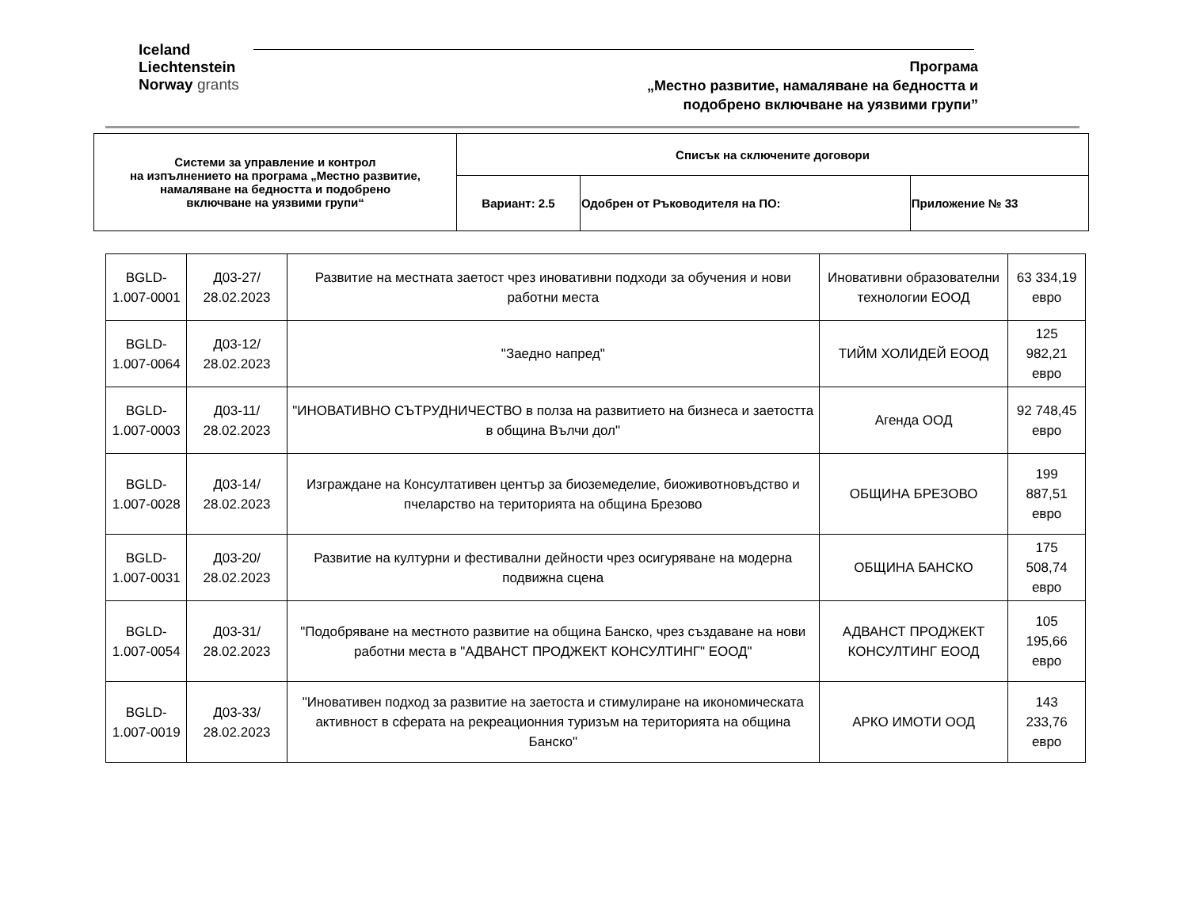Iceland
Liechtenstein
Norway grants
Програма
„Местно развитие, намаляване на бедността и
подобрено включване на уязвими групи”
| Системи за управление и контрол на изпълнението на програма „Местно развитие, намаляване на бедността и подобрено включване на уязвими групи“ | Списък на сключените договори | | |
| | Вариант: 2.5 | Одобрен от Ръководителя на ПО: | Приложение № 33 |
| BGLD-1.007-0001 | Д03-27/ 28.02.2023 | Развитие на местната заетост чрез иновативни подходи за обучения и нови работни места | Иновативни образователни технологии ЕООД | 63 334,19 евро |
| BGLD-1.007-0064 | Д03-12/ 28.02.2023 | "Заедно напред" | ТИЙМ ХОЛИДЕЙ ЕООД | 125 982,21 евро |
| BGLD-1.007-0003 | Д03-11/ 28.02.2023 | "ИНОВАТИВНО СЪТРУДНИЧЕСТВО в полза на развитието на бизнеса и заетостта в община Вълчи дол" | Агенда ООД | 92 748,45 евро |
| BGLD-1.007-0028 | Д03-14/ 28.02.2023 | Изграждане на Консултативен център за биоземеделие, биоживотновъдство и пчеларство на територията на община Брезово | ОБЩИНА БРЕЗОВО | 199 887,51 евро |
| BGLD-1.007-0031 | Д03-20/ 28.02.2023 | Развитие на културни и фестивални дейности чрез осигуряване на модерна подвижна сцена | ОБЩИНА БАНСКО | 175 508,74 евро |
| BGLD-1.007-0054 | Д03-31/ 28.02.2023 | "Подобряване на местното развитие на община Банско, чрез създаване на нови работни места в "АДВАНСТ ПРОДЖЕКТ КОНСУЛТИНГ" ЕООД" | АДВАНСТ ПРОДЖЕКТ КОНСУЛТИНГ ЕООД | 105 195,66 евро |
| BGLD-1.007-0019 | Д03-33/ 28.02.2023 | "Иновативен подход за развитие на заетоста и стимулиране на икономическата активност в сферата на рекреационния туризъм на територията на община Банско" | АРКО ИМОТИ ООД | 143 233,76 евро |